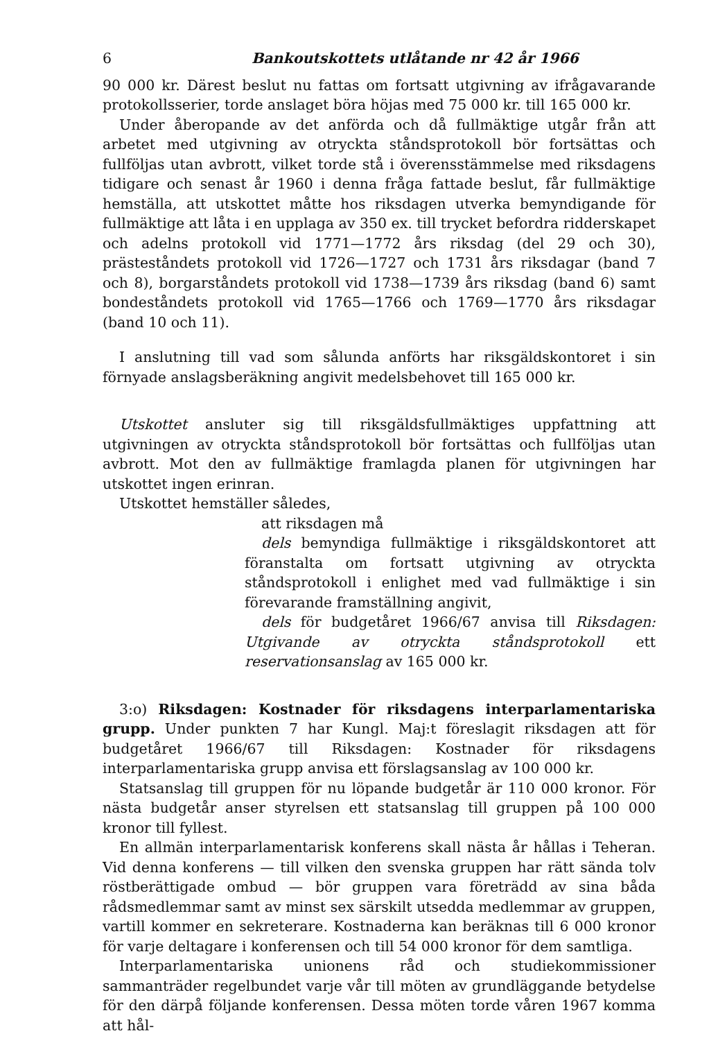6 Bankoutskottets utlåtande nr 42 år 1966
90 000 kr. Därest beslut nu fattas om fortsatt utgivning av ifrågavarande protokollsserier, torde anslaget böra höjas med 75 000 kr. till 165 000 kr.
Under åberopande av det anförda och då fullmäktige utgår från att arbetet med utgivning av otryckta ståndsprotokoll bör fortsättas och fullföljas utan avbrott, vilket torde stå i överensstämmelse med riksdagens tidigare och senast år 1960 i denna fråga fattade beslut, får fullmäktige hemställa, att utskottet måtte hos riksdagen utverka bemyndigande för fullmäktige att låta i en upplaga av 350 ex. till trycket befordra ridderskapet och adelns protokoll vid 1771—1772 års riksdag (del 29 och 30), prästeståndets protokoll vid 1726—1727 och 1731 års riksdagar (band 7 och 8), borgarståndets protokoll vid 1738—1739 års riksdag (band 6) samt bondeståndets protokoll vid 1765—1766 och 1769—1770 års riksdagar (band 10 och 11).
I anslutning till vad som sålunda anförts har riksgäldskontoret i sin förnyade anslagsberäkning angivit medelsbehovet till 165 000 kr.
Utskottet ansluter sig till riksgäldsfullmäktiges uppfattning att utgivningen av otryckta ståndsprotokoll bör fortsättas och fullföljas utan avbrott. Mot den av fullmäktige framlagda planen för utgivningen har utskottet ingen erinran.
Utskottet hemställer således,
att riksdagen må
dels bemyndiga fullmäktige i riksgäldskontoret att föranstalta om fortsatt utgivning av otryckta ståndsprotokoll i enlighet med vad fullmäktige i sin förevarande framställning angivit,
dels för budgetåret 1966/67 anvisa till Riksdagen: Utgivande av otryckta ståndsprotokoll ett reservationsanslag av 165 000 kr.
3:o) Riksdagen: Kostnader för riksdagens interparlamentariska grupp. Under punkten 7 har Kungl. Maj:t föreslagit riksdagen att för budgetåret 1966/67 till Riksdagen: Kostnader för riksdagens interparlamentariska grupp anvisa ett förslagsanslag av 100 000 kr.
Statsanslag till gruppen för nu löpande budgetår är 110 000 kronor. För nästa budgetår anser styrelsen ett statsanslag till gruppen på 100 000 kronor till fyllest.
En allmän interparlamentarisk konferens skall nästa år hållas i Teheran. Vid denna konferens — till vilken den svenska gruppen har rätt sända tolv röstberättigade ombud — bör gruppen vara företrädd av sina båda rådsmedlemmar samt av minst sex särskilt utsedda medlemmar av gruppen, vartill kommer en sekreterare. Kostnaderna kan beräknas till 6 000 kronor för varje deltagare i konferensen och till 54 000 kronor för dem samtliga.
Interparlamentariska unionens råd och studiekommissioner sammanträder regelbundet varje vår till möten av grundläggande betydelse för den därpå följande konferensen. Dessa möten torde våren 1967 komma att hål-